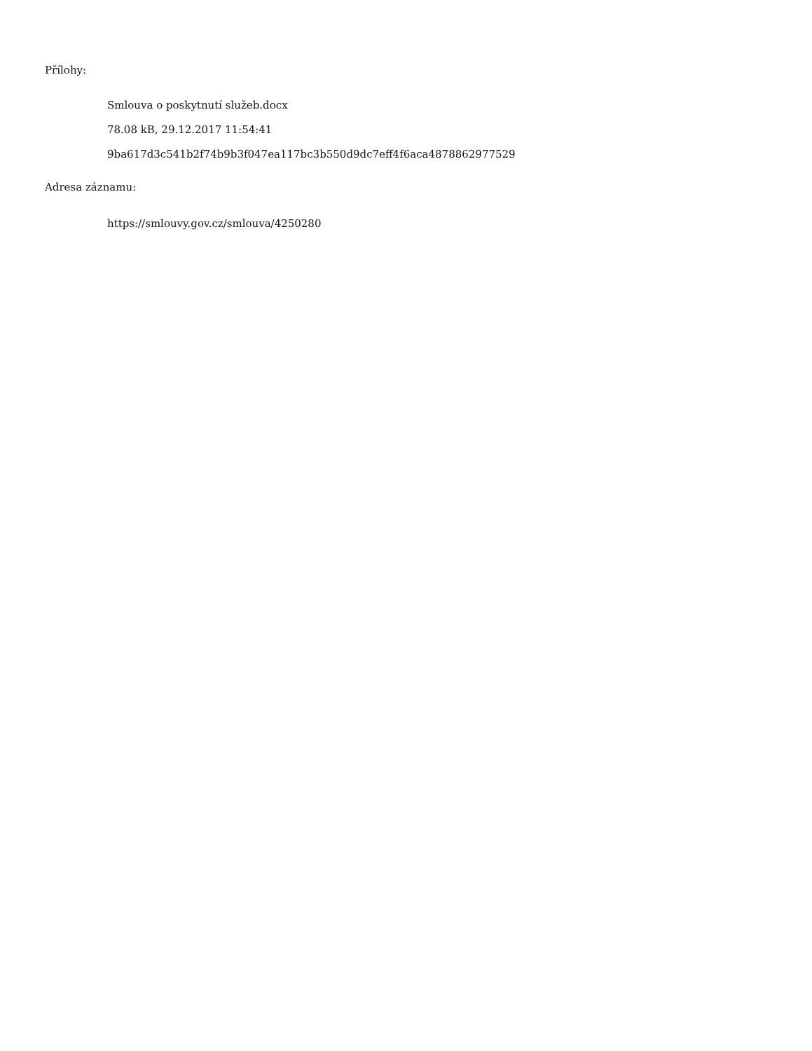Přílohy:
Smlouva o poskytnutí služeb.docx
78.08 kB, 29.12.2017 11:54:41
9ba617d3c541b2f74b9b3f047ea117bc3b550d9dc7eff4f6aca4878862977529
Adresa záznamu:
https://smlouvy.gov.cz/smlouva/4250280